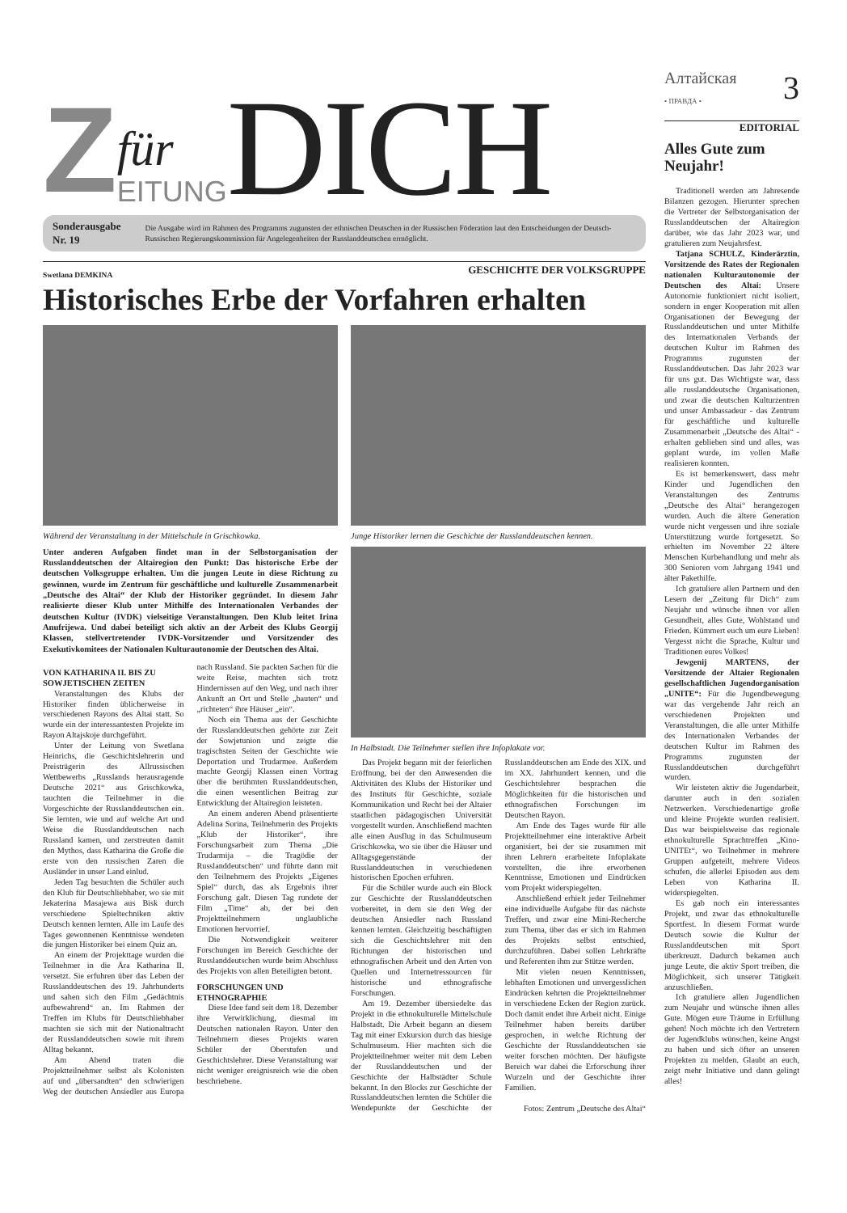Zfür
EITUNG DICH
Sonderausgabe Nr. 19 Die Ausgabe wird im Rahmen des Programms zugunsten der ethnischen Deutschen in der Russischen Föderation laut den Entscheidungen der Deutsch-Russischen Regierungskommission für Angelegenheiten der Russlanddeutschen ermöglicht.
Swetlana DEMKINA GESCHICHTE DER VOLKSGRUPPE
Historisches Erbe der Vorfahren erhalten
Während der Veranstaltung in der Mittelschule in Grischkowka.
Junge Historiker lernen die Geschichte der Russlanddeutschen kennen.
Unter anderen Aufgaben findet man in der Selbstorganisation der Russlanddeutschen der Altairegion den Punkt: Das historische Erbe der deutschen Volksgruppe erhalten. Um die jungen Leute in diese Richtung zu gewinnen, wurde im Zentrum für geschäftliche und kulturelle Zusammenarbeit „Deutsche des Altai“ der Klub der Historiker gegründet. In diesem Jahr realisierte dieser Klub unter Mithilfe des Internationalen Verbandes der deutschen Kultur (IVDK) vielseitige Veranstaltungen. Den Klub leitet Irina Anufrijewa. Und dabei beteiligt sich aktiv an der Arbeit des Klubs Georgij Klassen, stellvertretender IVDK-Vorsitzender und Vorsitzender des Exekutivkomitees der Nationalen Kulturautonomie der Deutschen des Altai.
VON KATHARINA II. BIS ZU SOWJETISCHEN ZEITEN
Veranstaltungen des Klubs der Historiker finden üblicherweise in verschiedenen Rayons des Altai statt. So wurde ein der interessantesten Projekte im Rayon Altajskoje durchgeführt.
Unter der Leitung von Swetlana Heinrichs, die Geschichtslehrerin und Preisträgerin des Allrussischen Wettbewerbs „Russlands herausragende Deutsche 2021“ aus Grischkowka, tauchten die Teilnehmer in die Vorgeschichte der Russlanddeutschen ein. Sie lernten, wie und auf welche Art und Weise die Russlanddeutschen nach Russland kamen, und zerstreuten damit den Mythos, dass Katharina die Große die erste von den russischen Zaren die Ausländer in unser Land einlud.
Jeden Tag besuchten die Schüler auch den Klub für Deutschliebhaber, wo sie mit Jekaterina Masajewa aus Bisk durch verschiedene Spieltechniken aktiv Deutsch kennen lernten. Alle im Laufe des Tages gewonnenen Kenntnisse wendeten die jungen Historiker bei einem Quiz an.
An einem der Projekttage wurden die Teilnehmer in die Ära Katharina II. versetzt. Sie erfuhren über das Leben der Russlanddeutschen des 19. Jahrhunderts und sahen sich den Film „Gedächtnis aufbewahrend“ an. Im Rahmen der Treffen im Klubs für Deutschliebhaber machten sie sich mit der Nationaltracht der Russlanddeutschen sowie mit ihrem Alltag bekannt.
Am Abend traten die Projektteilnehmer selbst als Kolonisten auf und „übersandten“ den schwierigen Weg der deutschen Ansiedler aus Europa nach Russland. Sie packten Sachen für die weite Reise, machten sich trotz Hindernissen auf den Weg, und nach ihrer Ankunft an Ort und Stelle „bauten“ und „richteten“ ihre Häuser „ein“.
Noch ein Thema aus der Geschichte der Russlanddeutschen gehörte zur Zeit der Sowjetunion und zeigte die tragischsten Seiten der Geschichte wie Deportation und Trudarmee. Außerdem machte Georgij Klassen einen Vortrag über die berühmten Russlanddeutschen, die einen wesentlichen Beitrag zur Entwicklung der Altairegion leisteten.
An einem anderen Abend präsentierte Adelina Sorina, Teilnehmerin des Projekts „Klub der Historiker“, ihre Forschungsarbeit zum Thema „Die Trudarmija – die Tragödie der Russlanddeutschen“ und führte dann mit den Teilnehmern des Projekts „Eigenes Spiel“ durch, das als Ergebnis ihrer Forschung galt. Diesen Tag rundete der Film „Time“ ab, der bei den Projektteilnehmern unglaubliche Emotionen hervorrief.
Die Notwendigkeit weiterer Forschungen im Bereich Geschichte der Russlanddeutschen wurde beim Abschluss des Projekts von allen Beteiligten betont.
FORSCHUNGEN UND ETHNOGRAPHIE
Diese Idee fand seit dem 18. Dezember ihre Verwirklichung, diesmal im Deutschen nationalen Rayon. Unter den Teilnehmern dieses Projekts waren Schüler der Oberstufen und Geschichtslehrer. Diese Veranstaltung war nicht weniger ereignisreich wie die oben beschriebene.
In Halbstadt. Die Teilnehmer stellen ihre Infoplakate vor.
Das Projekt begann mit der feierlichen Eröffnung, bei der den Anwesenden die Aktivitäten des Klubs der Historiker und des Instituts für Geschichte, soziale Kommunikation und Recht bei der Altaier staatlichen pädagogischen Universität vorgestellt wurden. Anschließend machten alle einen Ausflug in das Schulmuseum Grischkowka, wo sie über die Häuser und Alltagsgegenstände der Russlanddeutschen in verschiedenen historischen Epochen erfuhren.
Für die Schüler wurde auch ein Block zur Geschichte der Russlanddeutschen vorbereitet, in dem sie den Weg der deutschen Ansiedler nach Russland kennen lernten. Gleichzeitig beschäftigten sich die Geschichtslehrer mit den Richtungen der historischen und ethnografischen Arbeit und den Arten von Quellen und Internetressourcen für historische und ethnografische Forschungen.
Am 19. Dezember übersiedelte das Projekt in die ethnokulturelle Mittelschule Halbstadt. Die Arbeit begann an diesem Tag mit einer Exkursion durch das hiesige Schulmuseum. Hier machten sich die Projektteilnehmer weiter mit dem Leben der Russlanddeutschen und der Geschichte der Halbstädter Schule bekannt. In den Blocks zur Geschichte der Russlanddeutschen lernten die Schüler die Wendepunkte der Geschichte der Russlanddeutschen am Ende des XIX. und im XX. Jahrhundert kennen, und die Geschichtslehrer besprachen die Möglichkeiten für die historischen und ethnografischen Forschungen im Deutschen Rayon.
Am Ende des Tages wurde für alle Projektteilnehmer eine interaktive Arbeit organisiert, bei der sie zusammen mit ihren Lehrern erarbeitete Infoplakate vorstellten, die ihre erworbenen Kenntnisse, Emotionen und Eindrücken vom Projekt widerspiegelten.
Anschließend erhielt jeder Teilnehmer eine individuelle Aufgabe für das nächste Treffen, und zwar eine Mini-Recherche zum Thema, über das er sich im Rahmen des Projekts selbst entschied, durchzuführen. Dabei sollen Lehrkräfte und Referenten ihm zur Stütze werden.
Mit vielen neuen Kenntnissen, lebhaften Emotionen und unvergesslichen Eindrücken kehrten die Projektteilnehmer in verschiedene Ecken der Region zurück. Doch damit endet ihre Arbeit nicht. Einige Teilnehmer haben bereits darüber gesprochen, in welche Richtung der Geschichte der Russlanddeutschen sie weiter forschen möchten. Der häufigste Bereich war dabei die Erforschung ihrer Wurzeln und der Geschichte ihrer Familien.
Fotos: Zentrum „Deutsche des Altai“
Алтайская
• ПРАВДА • 3
EDITORIAL
Alles Gute zum Neujahr!
Traditionell werden am Jahresende Bilanzen gezogen. Hierunter sprechen die Vertreter der Selbstorganisation der Russlanddeutschen der Altairegion darüber, wie das Jahr 2023 war, und gratulieren zum Neujahrsfest.
Tatjana SCHULZ, Kinderärztin, Vorsitzende des Rates der Regionalen nationalen Kulturautonomie der Deutschen des Altai: Unsere Autonomie funktioniert nicht isoliert, sondern in enger Kooperation mit allen Organisationen der Bewegung der Russlanddeutschen und unter Mithilfe des Internationalen Verbands der deutschen Kultur im Rahmen des Programms zugunsten der Russlanddeutschen. Das Jahr 2023 war für uns gut. Das Wichtigste war, dass alle russlanddeutsche Organisationen, und zwar die deutschen Kulturzentren und unser Ambassadeur - das Zentrum für geschäftliche und kulturelle Zusammenarbeit „Deutsche des Altai“ - erhalten geblieben sind und alles, was geplant wurde, im vollen Maße realisieren konnten.
Es ist bemerkenswert, dass mehr Kinder und Jugendlichen den Veranstaltungen des Zentrums „Deutsche des Altai“ herangezogen wurden. Auch die ältere Generation wurde nicht vergessen und ihre soziale Unterstützung wurde fortgesetzt. So erhielten im November 22 ältere Menschen Kurbehandlung und mehr als 300 Senioren vom Jahrgang 1941 und älter Pakethilfe.
Ich gratuliere allen Partnern und den Lesern der „Zeitung für Dich“ zum Neujahr und wünsche ihnen vor allen Gesundheit, alles Gute, Wohlstand und Frieden. Kümmert euch um eure Lieben! Vergesst nicht die Sprache, Kultur und Traditionen eures Volkes!
Jewgenij MARTENS, der Vorsitzende der Altaier Regionalen gesellschaftlichen Jugendorganisation „UNITE“: Für die Jugendbewegung war das vergehende Jahr reich an verschiedenen Projekten und Veranstaltungen, die alle unter Mithilfe des Internationalen Verbandes der deutschen Kultur im Rahmen des Programms zugunsten der Russlanddeutschen durchgeführt wurden.
Wir leisteten aktiv die Jugendarbeit, darunter auch in den sozialen Netzwerken. Verschiedenartige große und kleine Projekte wurden realisiert. Das war beispielsweise das regionale ethnokulturelle Sprachtreffen „Kino-UNITEt“, wo Teilnehmer in mehrere Gruppen aufgeteilt, mehrere Videos schufen, die allerlei Episoden aus dem Leben von Katharina II. widerspiegelten.
Es gab noch ein interessantes Projekt, und zwar das ethnokulturelle Sportfest. In diesem Format wurde Deutsch sowie die Kultur der Russlanddeutschen mit Sport überkreuzt. Dadurch bekamen auch junge Leute, die aktiv Sport treiben, die Möglichkeit, sich unserer Tätigkeit anzuschließen.
Ich gratuliere allen Jugendlichen zum Neujahr und wünsche ihnen alles Gute. Mögen eure Träume in Erfüllung gehen! Noch möchte ich den Vertretern der Jugendklubs wünschen, keine Angst zu haben und sich öfter an unseren Projekten zu melden. Glaubt an euch, zeigt mehr Initiative und dann gelingt alles!